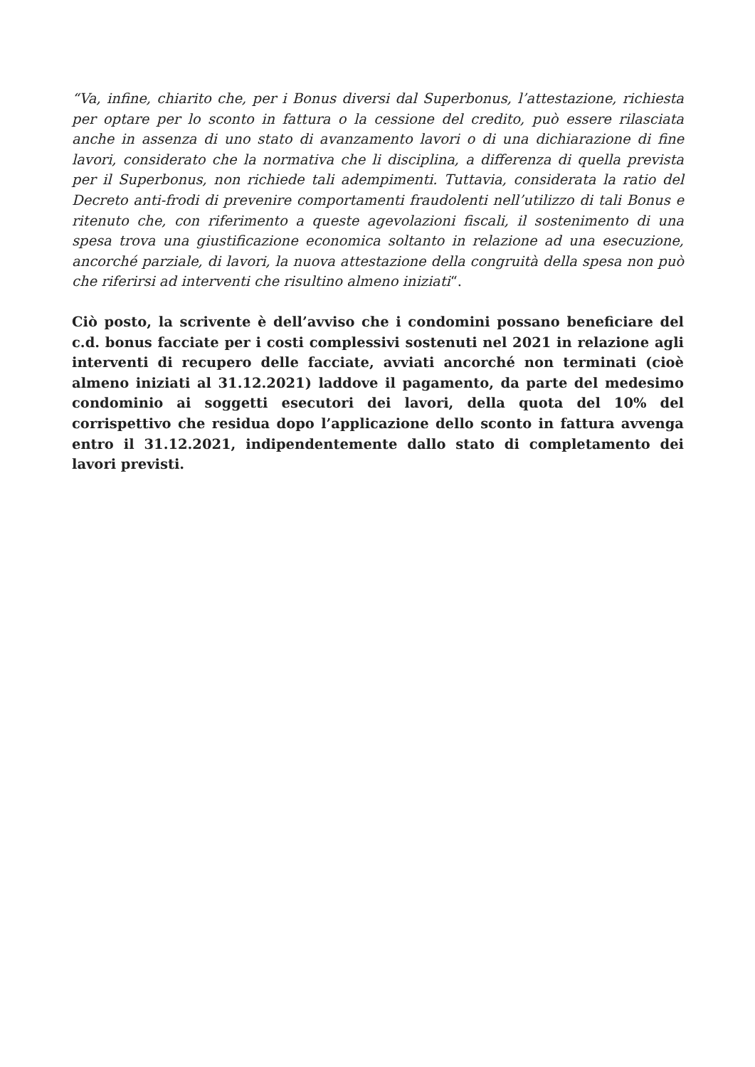“Va, infine, chiarito che, per i Bonus diversi dal Superbonus, l’attestazione, richiesta per optare per lo sconto in fattura o la cessione del credito, può essere rilasciata anche in assenza di uno stato di avanzamento lavori o di una dichiarazione di fine lavori, considerato che la normativa che li disciplina, a differenza di quella prevista per il Superbonus, non richiede tali adempimenti. Tuttavia, considerata la ratio del Decreto anti-frodi di prevenire comportamenti fraudolenti nell’utilizzo di tali Bonus e ritenuto che, con riferimento a queste agevolazioni fiscali, il sostenimento di una spesa trova una giustificazione economica soltanto in relazione ad una esecuzione, ancorché parziale, di lavori, la nuova attestazione della congruità della spesa non può che riferirsi ad interventi che risultino almeno iniziati“.
Ciò posto, la scrivente è dell’avviso che i condomini possano beneficiare del c.d. bonus facciate per i costi complessivi sostenuti nel 2021 in relazione agli interventi di recupero delle facciate, avviati ancorché non terminati (cioè almeno iniziati al 31.12.2021) laddove il pagamento, da parte del medesimo condominio ai soggetti esecutori dei lavori, della quota del 10% del corrispettivo che residua dopo l’applicazione dello sconto in fattura avvenga entro il 31.12.2021, indipendentemente dallo stato di completamento dei lavori previsti.